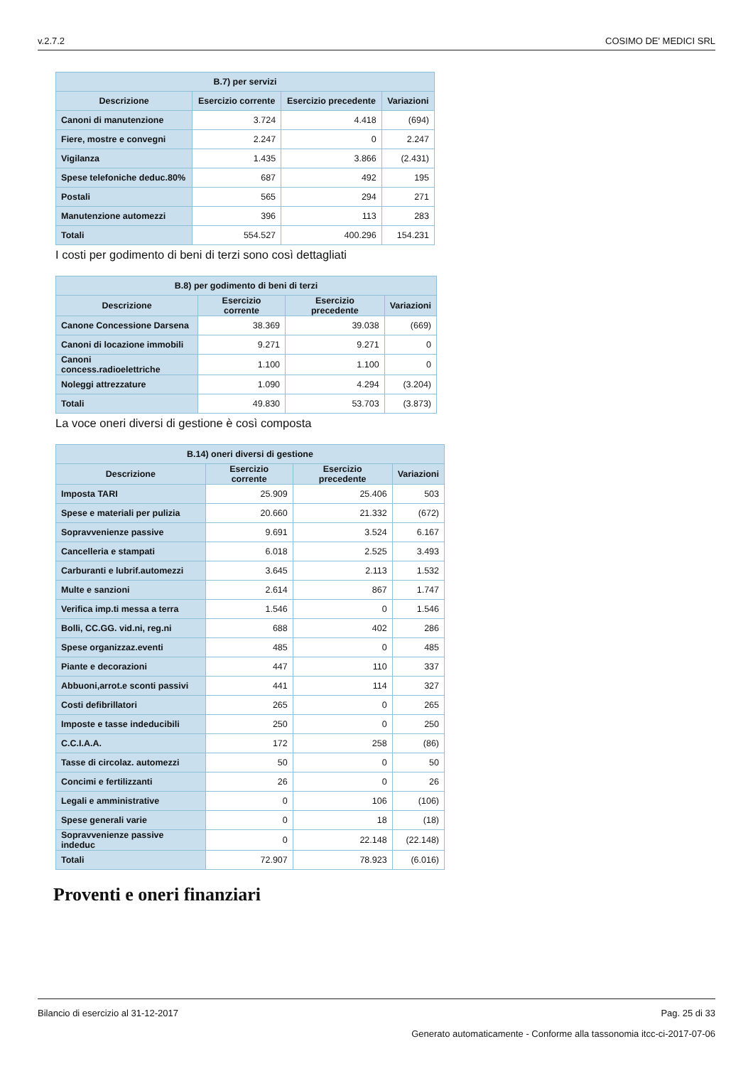v.2.7.2 COSIMO DE' MEDICI SRL
| B.7) per servizi | | | |
| --- | --- | --- | --- |
| Descrizione | Esercizio corrente | Esercizio precedente | Variazioni |
| Canoni di manutenzione | 3.724 | 4.418 | (694) |
| Fiere, mostre e convegni | 2.247 | 0 | 2.247 |
| Vigilanza | 1.435 | 3.866 | (2.431) |
| Spese telefoniche deduc.80% | 687 | 492 | 195 |
| Postali | 565 | 294 | 271 |
| Manutenzione automezzi | 396 | 113 | 283 |
| Totali | 554.527 | 400.296 | 154.231 |
I costi per godimento di beni di terzi sono così dettagliati
| B.8) per godimento di beni di terzi | | | |
| --- | --- | --- | --- |
| Descrizione | Esercizio corrente | Esercizio precedente | Variazioni |
| Canone Concessione Darsena | 38.369 | 39.038 | (669) |
| Canoni di locazione immobili | 9.271 | 9.271 | 0 |
| Canoni concess.radioelettriche | 1.100 | 1.100 | 0 |
| Noleggi attrezzature | 1.090 | 4.294 | (3.204) |
| Totali | 49.830 | 53.703 | (3.873) |
La voce oneri diversi di gestione è così composta
| B.14) oneri diversi di gestione | | | |
| --- | --- | --- | --- |
| Descrizione | Esercizio corrente | Esercizio precedente | Variazioni |
| Imposta TARI | 25.909 | 25.406 | 503 |
| Spese e materiali per pulizia | 20.660 | 21.332 | (672) |
| Sopravvenienze passive | 9.691 | 3.524 | 6.167 |
| Cancelleria e stampati | 6.018 | 2.525 | 3.493 |
| Carburanti e lubrif.automezzi | 3.645 | 2.113 | 1.532 |
| Multe e sanzioni | 2.614 | 867 | 1.747 |
| Verifica imp.ti messa a terra | 1.546 | 0 | 1.546 |
| Bolli, CC.GG. vid.ni, reg.ni | 688 | 402 | 286 |
| Spese organizzaz.eventi | 485 | 0 | 485 |
| Piante e decorazioni | 447 | 110 | 337 |
| Abbuoni,arrot.e sconti passivi | 441 | 114 | 327 |
| Costi defibrillatori | 265 | 0 | 265 |
| Imposte e tasse indeducibili | 250 | 0 | 250 |
| C.C.I.A.A. | 172 | 258 | (86) |
| Tasse di circolaz. automezzi | 50 | 0 | 50 |
| Concimi e fertilizzanti | 26 | 0 | 26 |
| Legali e amministrative | 0 | 106 | (106) |
| Spese generali varie | 0 | 18 | (18) |
| Sopravvenienze passive indeduc | 0 | 22.148 | (22.148) |
| Totali | 72.907 | 78.923 | (6.016) |
Proventi e oneri finanziari
Bilancio di esercizio al 31-12-2017 Pag. 25 di 33
Generato automaticamente - Conforme alla tassonomia itcc-ci-2017-07-06